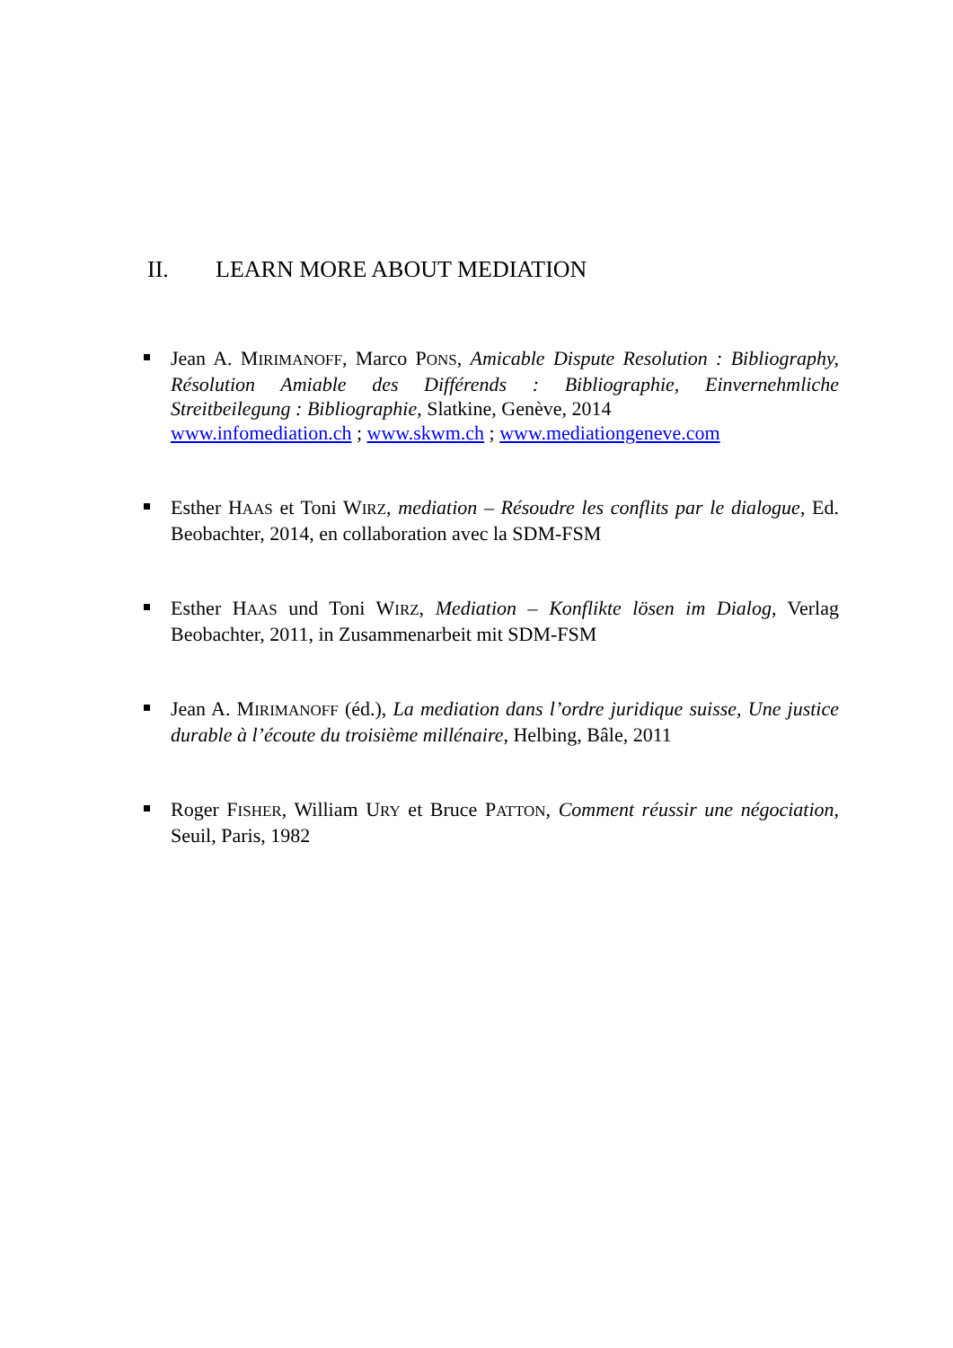II. LEARN MORE ABOUT MEDIATION
Jean A. MIRIMANOFF, Marco PONS, Amicable Dispute Resolution : Bibliography, Résolution Amiable des Différends : Bibliographie, Einvernehmliche Streitbeilegung : Bibliographie, Slatkine, Genève, 2014
www.infomediation.ch ; www.skwm.ch ; www.mediationgeneve.com
Esther HAAS et Toni WIRZ, mediation – Résoudre les conflits par le dialogue, Ed. Beobachter, 2014, en collaboration avec la SDM-FSM
Esther HAAS und Toni WIRZ, Mediation – Konflikte lösen im Dialog, Verlag Beobachter, 2011, in Zusammenarbeit mit SDM-FSM
Jean A. MIRIMANOFF (éd.), La mediation dans l’ordre juridique suisse, Une justice durable à l’écoute du troisième millénaire, Helbing, Bâle, 2011
Roger FISHER, William URY et Bruce PATTON, Comment réussir une négociation, Seuil, Paris, 1982